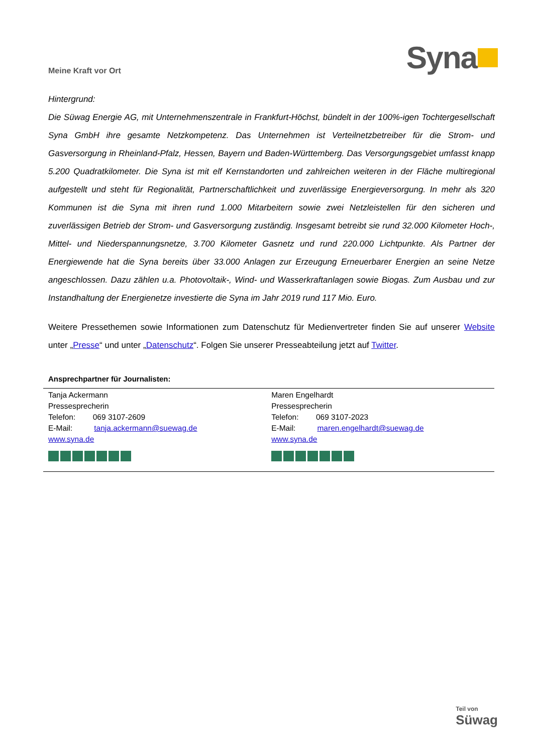Meine Kraft vor Ort
Syna
Hintergrund:
Die Süwag Energie AG, mit Unternehmenszentrale in Frankfurt-Höchst, bündelt in der 100%-igen Tochtergesellschaft Syna GmbH ihre gesamte Netzkompetenz. Das Unternehmen ist Verteilnetzbetreiber für die Strom- und Gasversorgung in Rheinland-Pfalz, Hessen, Bayern und Baden-Württemberg. Das Versorgungsgebiet umfasst knapp 5.200 Quadratkilometer. Die Syna ist mit elf Kernstandorten und zahlreichen weiteren in der Fläche multiregional aufgestellt und steht für Regionalität, Partnerschaftlichkeit und zuverlässige Energieversorgung. In mehr als 320 Kommunen ist die Syna mit ihren rund 1.000 Mitarbeitern sowie zwei Netzleistellen für den sicheren und zuverlässigen Betrieb der Strom- und Gasversorgung zuständig. Insgesamt betreibt sie rund 32.000 Kilometer Hoch-, Mittel- und Niederspannungsnetze, 3.700 Kilometer Gasnetz und rund 220.000 Lichtpunkte. Als Partner der Energiewende hat die Syna bereits über 33.000 Anlagen zur Erzeugung Erneuerbarer Energien an seine Netze angeschlossen. Dazu zählen u.a. Photovoltaik-, Wind- und Wasserkraftanlagen sowie Biogas. Zum Ausbau und zur Instandhaltung der Energienetze investierte die Syna im Jahr 2019 rund 117 Mio. Euro.
Weitere Pressethemen sowie Informationen zum Datenschutz für Medienvertreter finden Sie auf unserer Website unter „Presse“ und unter „Datenschutz“. Folgen Sie unserer Presseabteilung jetzt auf Twitter.
Ansprechpartner für Journalisten:
| Tanja Ackermann Pressesprecherin Telefon: 069 3107-2609 E-Mail: tanja.ackermann@suewag.de www.syna.de | Maren Engelhardt Pressesprecherin Telefon: 069 3107-2023 E-Mail: maren.engelhardt@suewag.de www.syna.de |
Teil von
Süwag